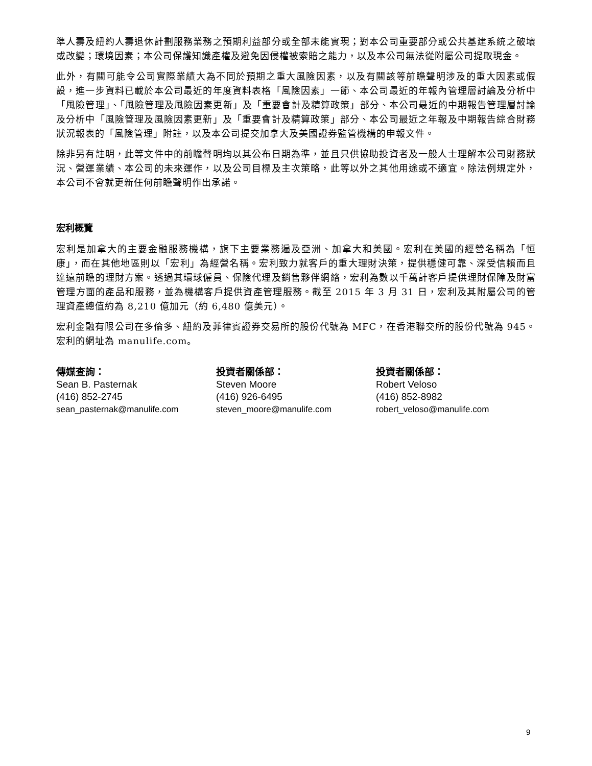準人壽及紐約人壽退休計劃服務業務之預期利益部分或全部未能實現；對本公司重要部分或公共基建系統之破壞或改變；環境因素；本公司保護知識產權及避免因侵權被索賠之能力，以及本公司無法從附屬公司提取現金。
此外，有關可能令公司實際業績大為不同於預期之重大風險因素，以及有關該等前瞻聲明涉及的重大因素或假設，進一步資料已載於本公司最近的年度資料表格「風險因素」一節、本公司最近的年報內管理層討論及分析中「風險管理」、「風險管理及風險因素更新」及「重要會計及精算政策」部分、本公司最近的中期報告管理層討論及分析中「風險管理及風險因素更新」及「重要會計及精算政策」部分、本公司最近之年報及中期報告綜合財務狀況報表的「風險管理」附註，以及本公司提交加拿大及美國證券監管機構的申報文件。
除非另有註明，此等文件中的前瞻聲明均以其公布日期為準，並且只供協助投資者及一般人士理解本公司財務狀況、營運業績、本公司的未來運作，以及公司目標及主次策略，此等以外之其他用途或不適宜。除法例規定外，本公司不會就更新任何前瞻聲明作出承諾。
宏利概覽
宏利是加拿大的主要金融服務機構，旗下主要業務遍及亞洲、加拿大和美國。宏利在美國的經營名稱為「恒康」，而在其他地區則以「宏利」為經營名稱。宏利致力就客戶的重大理財決策，提供穩健可靠、深受信賴而且達遠前瞻的理財方案。透過其環球僱員、保險代理及銷售夥伴網絡，宏利為數以千萬計客戶提供理財保障及財富管理方面的產品和服務，並為機構客戶提供資產管理服務。截至 2015 年 3 月 31 日，宏利及其附屬公司的管理資產總值約為 8,210 億加元（約 6,480 億美元）。
宏利金融有限公司在多倫多、紐約及菲律賓證券交易所的股份代號為 MFC，在香港聯交所的股份代號為 945。宏利的網址為 manulife.com。
傳媒查詢：
Sean B. Pasternak
(416) 852-2745
sean_pasternak@manulife.com
投資者關係部：
Steven Moore
(416) 926-6495
steven_moore@manulife.com
投資者關係部：
Robert Veloso
(416) 852-8982
robert_veloso@manulife.com
9